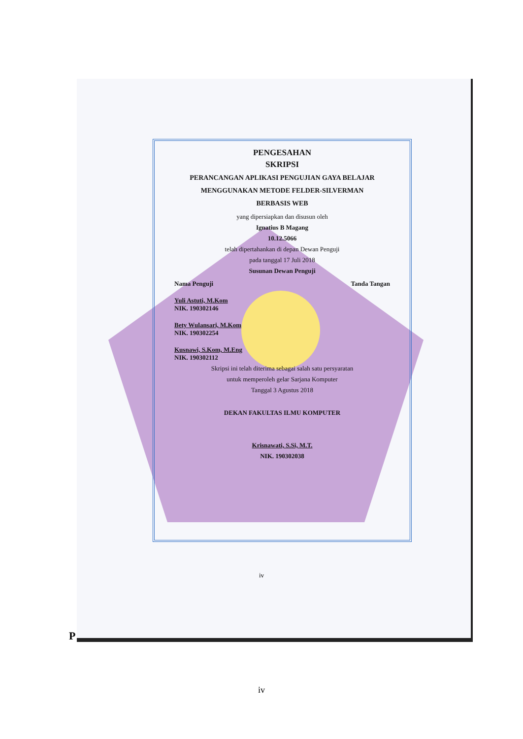PENGESAHAN
SKRIPSI
PERANCANGAN APLIKASI PENGUJIAN GAYA BELAJAR
MENGGUNAKAN METODE FELDER-SILVERMAN
BERBASIS WEB
yang dipersiapkan dan disusun oleh
Ignatius B Magang
10.12.5066
telah dipertahankan di depan Dewan Penguji
pada tanggal 17 Juli 2018
Susunan Dewan Penguji
Nama Penguji Tanda Tangan
Yuli Astuti, M.Kom
NIK. 190302146
Bety Wulansari, M.Kom
NIK. 190302254
Kusnawi, S.Kom, M.Eng
NIK. 190302112
Skripsi ini telah diterima sebagai salah satu persyaratan
untuk memperoleh gelar Sarjana Komputer
Tanggal 3 Agustus 2018
DEKAN FAKULTAS ILMU KOMPUTER
Krisnawati, S.Si, M.T.
NIK. 190302038
iv
P
iv